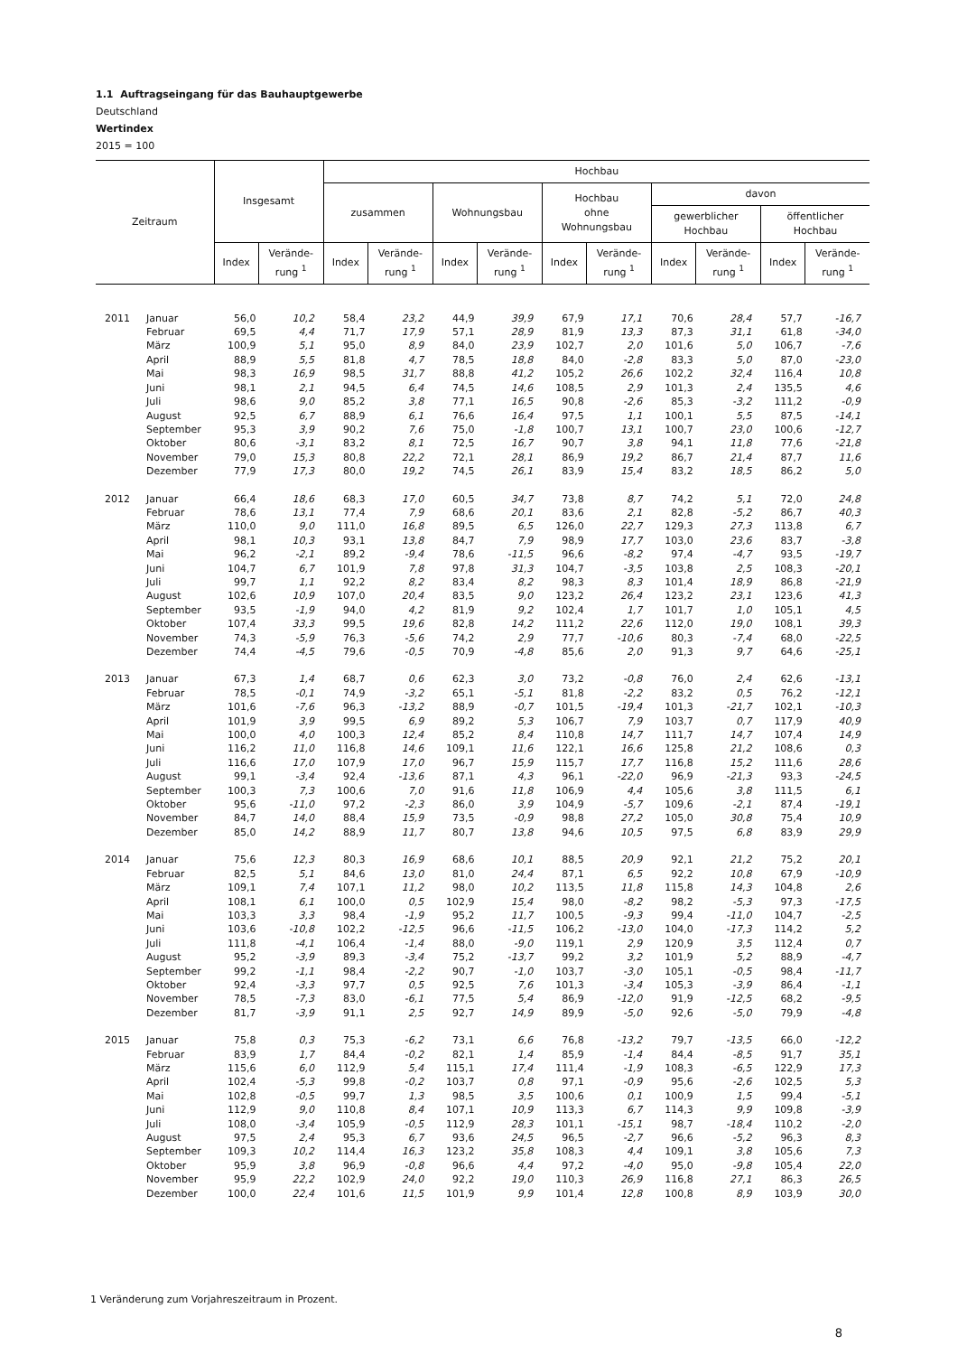1.1 Auftragseingang für das Bauhauptgewerbe
Deutschland
Wertindex
2015 = 100
| Zeitraum | | Insgesamt | | Hochbau | | | | | | | | | |
| --- | --- | --- | --- | --- | --- | --- | --- | --- | --- | --- | --- | --- | --- |
| | | | | zusammen | | Wohnungsbau | | Hochbau ohne Wohnungsbau | | davon | | | |
| | | | | | | | | | | gewerblicher Hochbau | | öffentlicher Hochbau | |
| | | Index | Verände- rung <sup>1</sup> | Index | Verände- rung <sup>1</sup> | Index | Verände- rung <sup>1</sup> | Index | Verände- rung <sup>1</sup> | Index | Verände- rung <sup>1</sup> | Index | Verände- rung <sup>1</sup> |
| 2011 | Januar | 56,0 | 10,2 | 58,4 | 23,2 | 44,9 | 39,9 | 67,9 | 17,1 | 70,6 | 28,4 | 57,7 | -16,7 |
| | Februar | 69,5 | 4,4 | 71,7 | 17,9 | 57,1 | 28,9 | 81,9 | 13,3 | 87,3 | 31,1 | 61,8 | -34,0 |
| | März | 100,9 | 5,1 | 95,0 | 8,9 | 84,0 | 23,9 | 102,7 | 2,0 | 101,6 | 5,0 | 106,7 | -7,6 |
| | April | 88,9 | 5,5 | 81,8 | 4,7 | 78,5 | 18,8 | 84,0 | -2,8 | 83,3 | 5,0 | 87,0 | -23,0 |
| | Mai | 98,3 | 16,9 | 98,5 | 31,7 | 88,8 | 41,2 | 105,2 | 26,6 | 102,2 | 32,4 | 116,4 | 10,8 |
| | Juni | 98,1 | 2,1 | 94,5 | 6,4 | 74,5 | 14,6 | 108,5 | 2,9 | 101,3 | 2,4 | 135,5 | 4,6 |
| | Juli | 98,6 | 9,0 | 85,2 | 3,8 | 77,1 | 16,5 | 90,8 | -2,6 | 85,3 | -3,2 | 111,2 | -0,9 |
| | August | 92,5 | 6,7 | 88,9 | 6,1 | 76,6 | 16,4 | 97,5 | 1,1 | 100,1 | 5,5 | 87,5 | -14,1 |
| | September | 95,3 | 3,9 | 90,2 | 7,6 | 75,0 | -1,8 | 100,7 | 13,1 | 100,7 | 23,0 | 100,6 | -12,7 |
| | Oktober | 80,6 | -3,1 | 83,2 | 8,1 | 72,5 | 16,7 | 90,7 | 3,8 | 94,1 | 11,8 | 77,6 | -21,8 |
| | November | 79,0 | 15,3 | 80,8 | 22,2 | 72,1 | 28,1 | 86,9 | 19,2 | 86,7 | 21,4 | 87,7 | 11,6 |
| | Dezember | 77,9 | 17,3 | 80,0 | 19,2 | 74,5 | 26,1 | 83,9 | 15,4 | 83,2 | 18,5 | 86,2 | 5,0 |
| 2012 | Januar | 66,4 | 18,6 | 68,3 | 17,0 | 60,5 | 34,7 | 73,8 | 8,7 | 74,2 | 5,1 | 72,0 | 24,8 |
| | Februar | 78,6 | 13,1 | 77,4 | 7,9 | 68,6 | 20,1 | 83,6 | 2,1 | 82,8 | -5,2 | 86,7 | 40,3 |
| | März | 110,0 | 9,0 | 111,0 | 16,8 | 89,5 | 6,5 | 126,0 | 22,7 | 129,3 | 27,3 | 113,8 | 6,7 |
| | April | 98,1 | 10,3 | 93,1 | 13,8 | 84,7 | 7,9 | 98,9 | 17,7 | 103,0 | 23,6 | 83,7 | -3,8 |
| | Mai | 96,2 | -2,1 | 89,2 | -9,4 | 78,6 | -11,5 | 96,6 | -8,2 | 97,4 | -4,7 | 93,5 | -19,7 |
| | Juni | 104,7 | 6,7 | 101,9 | 7,8 | 97,8 | 31,3 | 104,7 | -3,5 | 103,8 | 2,5 | 108,3 | -20,1 |
| | Juli | 99,7 | 1,1 | 92,2 | 8,2 | 83,4 | 8,2 | 98,3 | 8,3 | 101,4 | 18,9 | 86,8 | -21,9 |
| | August | 102,6 | 10,9 | 107,0 | 20,4 | 83,5 | 9,0 | 123,2 | 26,4 | 123,2 | 23,1 | 123,6 | 41,3 |
| | September | 93,5 | -1,9 | 94,0 | 4,2 | 81,9 | 9,2 | 102,4 | 1,7 | 101,7 | 1,0 | 105,1 | 4,5 |
| | Oktober | 107,4 | 33,3 | 99,5 | 19,6 | 82,8 | 14,2 | 111,2 | 22,6 | 112,0 | 19,0 | 108,1 | 39,3 |
| | November | 74,3 | -5,9 | 76,3 | -5,6 | 74,2 | 2,9 | 77,7 | -10,6 | 80,3 | -7,4 | 68,0 | -22,5 |
| | Dezember | 74,4 | -4,5 | 79,6 | -0,5 | 70,9 | -4,8 | 85,6 | 2,0 | 91,3 | 9,7 | 64,6 | -25,1 |
| 2013 | Januar | 67,3 | 1,4 | 68,7 | 0,6 | 62,3 | 3,0 | 73,2 | -0,8 | 76,0 | 2,4 | 62,6 | -13,1 |
| | Februar | 78,5 | -0,1 | 74,9 | -3,2 | 65,1 | -5,1 | 81,8 | -2,2 | 83,2 | 0,5 | 76,2 | -12,1 |
| | März | 101,6 | -7,6 | 96,3 | -13,2 | 88,9 | -0,7 | 101,5 | -19,4 | 101,3 | -21,7 | 102,1 | -10,3 |
| | April | 101,9 | 3,9 | 99,5 | 6,9 | 89,2 | 5,3 | 106,7 | 7,9 | 103,7 | 0,7 | 117,9 | 40,9 |
| | Mai | 100,0 | 4,0 | 100,3 | 12,4 | 85,2 | 8,4 | 110,8 | 14,7 | 111,7 | 14,7 | 107,4 | 14,9 |
| | Juni | 116,2 | 11,0 | 116,8 | 14,6 | 109,1 | 11,6 | 122,1 | 16,6 | 125,8 | 21,2 | 108,6 | 0,3 |
| | Juli | 116,6 | 17,0 | 107,9 | 17,0 | 96,7 | 15,9 | 115,7 | 17,7 | 116,8 | 15,2 | 111,6 | 28,6 |
| | August | 99,1 | -3,4 | 92,4 | -13,6 | 87,1 | 4,3 | 96,1 | -22,0 | 96,9 | -21,3 | 93,3 | -24,5 |
| | September | 100,3 | 7,3 | 100,6 | 7,0 | 91,6 | 11,8 | 106,9 | 4,4 | 105,6 | 3,8 | 111,5 | 6,1 |
| | Oktober | 95,6 | -11,0 | 97,2 | -2,3 | 86,0 | 3,9 | 104,9 | -5,7 | 109,6 | -2,1 | 87,4 | -19,1 |
| | November | 84,7 | 14,0 | 88,4 | 15,9 | 73,5 | -0,9 | 98,8 | 27,2 | 105,0 | 30,8 | 75,4 | 10,9 |
| | Dezember | 85,0 | 14,2 | 88,9 | 11,7 | 80,7 | 13,8 | 94,6 | 10,5 | 97,5 | 6,8 | 83,9 | 29,9 |
| 2014 | Januar | 75,6 | 12,3 | 80,3 | 16,9 | 68,6 | 10,1 | 88,5 | 20,9 | 92,1 | 21,2 | 75,2 | 20,1 |
| | Februar | 82,5 | 5,1 | 84,6 | 13,0 | 81,0 | 24,4 | 87,1 | 6,5 | 92,2 | 10,8 | 67,9 | -10,9 |
| | März | 109,1 | 7,4 | 107,1 | 11,2 | 98,0 | 10,2 | 113,5 | 11,8 | 115,8 | 14,3 | 104,8 | 2,6 |
| | April | 108,1 | 6,1 | 100,0 | 0,5 | 102,9 | 15,4 | 98,0 | -8,2 | 98,2 | -5,3 | 97,3 | -17,5 |
| | Mai | 103,3 | 3,3 | 98,4 | -1,9 | 95,2 | 11,7 | 100,5 | -9,3 | 99,4 | -11,0 | 104,7 | -2,5 |
| | Juni | 103,6 | -10,8 | 102,2 | -12,5 | 96,6 | -11,5 | 106,2 | -13,0 | 104,0 | -17,3 | 114,2 | 5,2 |
| | Juli | 111,8 | -4,1 | 106,4 | -1,4 | 88,0 | -9,0 | 119,1 | 2,9 | 120,9 | 3,5 | 112,4 | 0,7 |
| | August | 95,2 | -3,9 | 89,3 | -3,4 | 75,2 | -13,7 | 99,2 | 3,2 | 101,9 | 5,2 | 88,9 | -4,7 |
| | September | 99,2 | -1,1 | 98,4 | -2,2 | 90,7 | -1,0 | 103,7 | -3,0 | 105,1 | -0,5 | 98,4 | -11,7 |
| | Oktober | 92,4 | -3,3 | 97,7 | 0,5 | 92,5 | 7,6 | 101,3 | -3,4 | 105,3 | -3,9 | 86,4 | -1,1 |
| | November | 78,5 | -7,3 | 83,0 | -6,1 | 77,5 | 5,4 | 86,9 | -12,0 | 91,9 | -12,5 | 68,2 | -9,5 |
| | Dezember | 81,7 | -3,9 | 91,1 | 2,5 | 92,7 | 14,9 | 89,9 | -5,0 | 92,6 | -5,0 | 79,9 | -4,8 |
| 2015 | Januar | 75,8 | 0,3 | 75,3 | -6,2 | 73,1 | 6,6 | 76,8 | -13,2 | 79,7 | -13,5 | 66,0 | -12,2 |
| | Februar | 83,9 | 1,7 | 84,4 | -0,2 | 82,1 | 1,4 | 85,9 | -1,4 | 84,4 | -8,5 | 91,7 | 35,1 |
| | März | 115,6 | 6,0 | 112,9 | 5,4 | 115,1 | 17,4 | 111,4 | -1,9 | 108,3 | -6,5 | 122,9 | 17,3 |
| | April | 102,4 | -5,3 | 99,8 | -0,2 | 103,7 | 0,8 | 97,1 | -0,9 | 95,6 | -2,6 | 102,5 | 5,3 |
| | Mai | 102,8 | -0,5 | 99,7 | 1,3 | 98,5 | 3,5 | 100,6 | 0,1 | 100,9 | 1,5 | 99,4 | -5,1 |
| | Juni | 112,9 | 9,0 | 110,8 | 8,4 | 107,1 | 10,9 | 113,3 | 6,7 | 114,3 | 9,9 | 109,8 | -3,9 |
| | Juli | 108,0 | -3,4 | 105,9 | -0,5 | 112,9 | 28,3 | 101,1 | -15,1 | 98,7 | -18,4 | 110,2 | -2,0 |
| | August | 97,5 | 2,4 | 95,3 | 6,7 | 93,6 | 24,5 | 96,5 | -2,7 | 96,6 | -5,2 | 96,3 | 8,3 |
| | September | 109,3 | 10,2 | 114,4 | 16,3 | 123,2 | 35,8 | 108,3 | 4,4 | 109,1 | 3,8 | 105,6 | 7,3 |
| | Oktober | 95,9 | 3,8 | 96,9 | -0,8 | 96,6 | 4,4 | 97,2 | -4,0 | 95,0 | -9,8 | 105,4 | 22,0 |
| | November | 95,9 | 22,2 | 102,9 | 24,0 | 92,2 | 19,0 | 110,3 | 26,9 | 116,8 | 27,1 | 86,3 | 26,5 |
| | Dezember | 100,0 | 22,4 | 101,6 | 11,5 | 101,9 | 9,9 | 101,4 | 12,8 | 100,8 | 8,9 | 103,9 | 30,0 |
1 Veränderung zum Vorjahreszeitraum in Prozent.
8